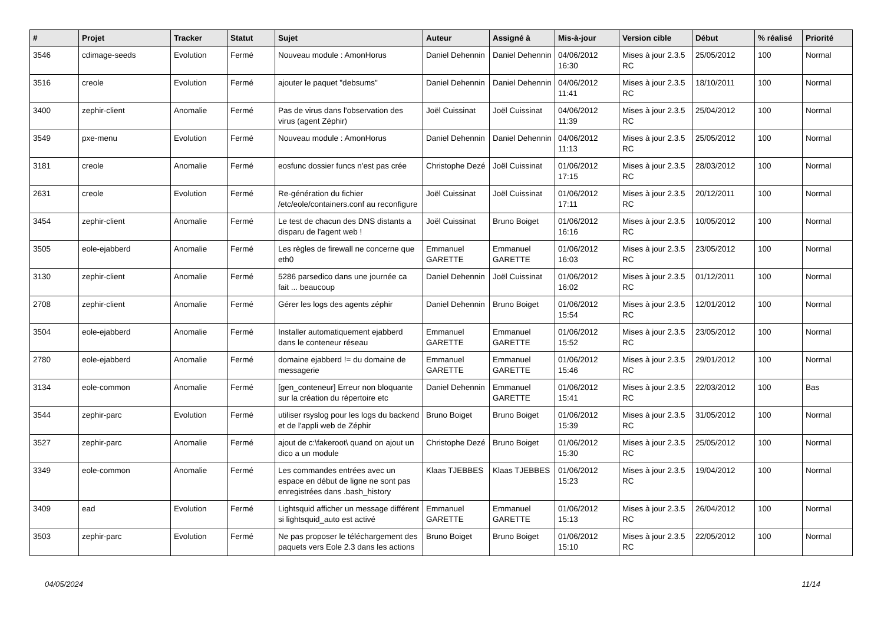| # | Projet | Tracker | Statut | Sujet | Auteur | Assigné à | Mis-à-jour | Version cible | Début | % réalisé | Priorité |
| --- | --- | --- | --- | --- | --- | --- | --- | --- | --- | --- | --- |
| 3546 | cdimage-seeds | Evolution | Fermé | Nouveau module : AmonHorus | Daniel Dehennin | Daniel Dehennin | 04/06/2012 16:30 | Mises à jour 2.3.5 RC | 25/05/2012 | 100 | Normal |
| 3516 | creole | Evolution | Fermé | ajouter le paquet "debsums" | Daniel Dehennin | Daniel Dehennin | 04/06/2012 11:41 | Mises à jour 2.3.5 RC | 18/10/2011 | 100 | Normal |
| 3400 | zephir-client | Anomalie | Fermé | Pas de virus dans l'observation des virus (agent Zéphir) | Joël Cuissinat | Joël Cuissinat | 04/06/2012 11:39 | Mises à jour 2.3.5 RC | 25/04/2012 | 100 | Normal |
| 3549 | pxe-menu | Evolution | Fermé | Nouveau module : AmonHorus | Daniel Dehennin | Daniel Dehennin | 04/06/2012 11:13 | Mises à jour 2.3.5 RC | 25/05/2012 | 100 | Normal |
| 3181 | creole | Anomalie | Fermé | eosfunc dossier funcs n'est pas crée | Christophe Dezé | Joël Cuissinat | 01/06/2012 17:15 | Mises à jour 2.3.5 RC | 28/03/2012 | 100 | Normal |
| 2631 | creole | Evolution | Fermé | Re-génération du fichier /etc/eole/containers.conf au reconfigure | Joël Cuissinat | Joël Cuissinat | 01/06/2012 17:11 | Mises à jour 2.3.5 RC | 20/12/2011 | 100 | Normal |
| 3454 | zephir-client | Anomalie | Fermé | Le test de chacun des DNS distants a disparu de l'agent web ! | Joël Cuissinat | Bruno Boiget | 01/06/2012 16:16 | Mises à jour 2.3.5 RC | 10/05/2012 | 100 | Normal |
| 3505 | eole-ejabberd | Anomalie | Fermé | Les règles de firewall ne concerne que eth0 | Emmanuel GARETTE | Emmanuel GARETTE | 01/06/2012 16:03 | Mises à jour 2.3.5 RC | 23/05/2012 | 100 | Normal |
| 3130 | zephir-client | Anomalie | Fermé | 5286 parsedico dans une journée ca fait ... beaucoup | Daniel Dehennin | Joël Cuissinat | 01/06/2012 16:02 | Mises à jour 2.3.5 RC | 01/12/2011 | 100 | Normal |
| 2708 | zephir-client | Anomalie | Fermé | Gérer les logs des agents zéphir | Daniel Dehennin | Bruno Boiget | 01/06/2012 15:54 | Mises à jour 2.3.5 RC | 12/01/2012 | 100 | Normal |
| 3504 | eole-ejabberd | Anomalie | Fermé | Installer automatiquement ejabberd dans le conteneur réseau | Emmanuel GARETTE | Emmanuel GARETTE | 01/06/2012 15:52 | Mises à jour 2.3.5 RC | 23/05/2012 | 100 | Normal |
| 2780 | eole-ejabberd | Anomalie | Fermé | domaine ejabberd != du domaine de messagerie | Emmanuel GARETTE | Emmanuel GARETTE | 01/06/2012 15:46 | Mises à jour 2.3.5 RC | 29/01/2012 | 100 | Normal |
| 3134 | eole-common | Anomalie | Fermé | [gen_conteneur] Erreur non bloquante sur la création du répertoire etc | Daniel Dehennin | Emmanuel GARETTE | 01/06/2012 15:41 | Mises à jour 2.3.5 RC | 22/03/2012 | 100 | Bas |
| 3544 | zephir-parc | Evolution | Fermé | utiliser rsyslog pour les logs du backend et de l'appli web de Zéphir | Bruno Boiget | Bruno Boiget | 01/06/2012 15:39 | Mises à jour 2.3.5 RC | 31/05/2012 | 100 | Normal |
| 3527 | zephir-parc | Anomalie | Fermé | ajout de c:\fakeroot\ quand on ajout un dico a un module | Christophe Dezé | Bruno Boiget | 01/06/2012 15:30 | Mises à jour 2.3.5 RC | 25/05/2012 | 100 | Normal |
| 3349 | eole-common | Anomalie | Fermé | Les commandes entrées avec un espace en début de ligne ne sont pas enregistrées dans .bash_history | Klaas TJEBBES | Klaas TJEBBES | 01/06/2012 15:23 | Mises à jour 2.3.5 RC | 19/04/2012 | 100 | Normal |
| 3409 | ead | Evolution | Fermé | Lightsquid afficher un message différent si lightsquid_auto est activé | Emmanuel GARETTE | Emmanuel GARETTE | 01/06/2012 15:13 | Mises à jour 2.3.5 RC | 26/04/2012 | 100 | Normal |
| 3503 | zephir-parc | Evolution | Fermé | Ne pas proposer le téléchargement des paquets vers Eole 2.3 dans les actions | Bruno Boiget | Bruno Boiget | 01/06/2012 15:10 | Mises à jour 2.3.5 RC | 22/05/2012 | 100 | Normal |
04/05/2024 11/14